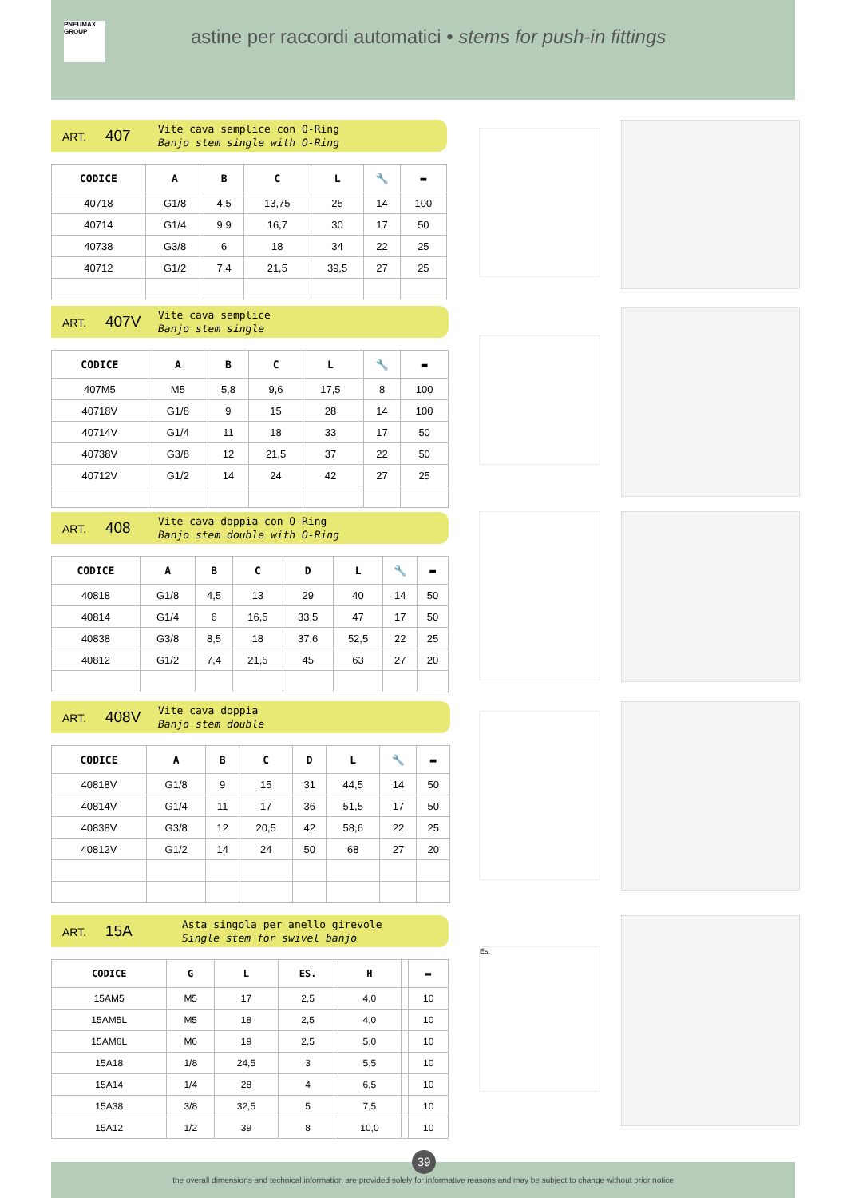PNEUMAX GROUP
astine per raccordi automatici • stems for push-in fittings
ART. 407
Vite cava semplice con O-Ring
Banjo stem single with O-Ring
| CODICE | A | B | C | L | 🔧 | ▬ |
| --- | --- | --- | --- | --- | --- | --- |
| 40718 | G1/8 | 4,5 | 13,75 | 25 | 14 | 100 |
| 40714 | G1/4 | 9,9 | 16,7 | 30 | 17 | 50 |
| 40738 | G3/8 | 6 | 18 | 34 | 22 | 25 |
| 40712 | G1/2 | 7,4 | 21,5 | 39,5 | 27 | 25 |
ART. 407V
Vite cava semplice
Banjo stem single
| CODICE | A | B | C | L | | 🔧 | ▬ |
| --- | --- | --- | --- | --- | --- | --- | --- |
| 407M5 | M5 | 5,8 | 9,6 | 17,5 | | 8 | 100 |
| 40718V | G1/8 | 9 | 15 | 28 | | 14 | 100 |
| 40714V | G1/4 | 11 | 18 | 33 | | 17 | 50 |
| 40738V | G3/8 | 12 | 21,5 | 37 | | 22 | 50 |
| 40712V | G1/2 | 14 | 24 | 42 | | 27 | 25 |
ART. 408
Vite cava doppia con O-Ring
Banjo stem double with O-Ring
| CODICE | A | B | C | D | L | 🔧 | ▬ |
| --- | --- | --- | --- | --- | --- | --- | --- |
| 40818 | G1/8 | 4,5 | 13 | 29 | 40 | 14 | 50 |
| 40814 | G1/4 | 6 | 16,5 | 33,5 | 47 | 17 | 50 |
| 40838 | G3/8 | 8,5 | 18 | 37,6 | 52,5 | 22 | 25 |
| 40812 | G1/2 | 7,4 | 21,5 | 45 | 63 | 27 | 20 |
ART. 408V
Vite cava doppia
Banjo stem double
| CODICE | A | B | C | D | L | 🔧 | ▬ |
| --- | --- | --- | --- | --- | --- | --- | --- |
| 40818V | G1/8 | 9 | 15 | 31 | 44,5 | 14 | 50 |
| 40814V | G1/4 | 11 | 17 | 36 | 51,5 | 17 | 50 |
| 40838V | G3/8 | 12 | 20,5 | 42 | 58,6 | 22 | 25 |
| 40812V | G1/2 | 14 | 24 | 50 | 68 | 27 | 20 |
ART. 15A
Asta singola per anello girevole
Single stem for swivel banjo
| CODICE | G | L | ES. | H | | ▬ |
| --- | --- | --- | --- | --- | --- | --- |
| 15AM5 | M5 | 17 | 2,5 | 4,0 | | 10 |
| 15AM5L | M5 | 18 | 2,5 | 4,0 | | 10 |
| 15AM6L | M6 | 19 | 2,5 | 5,0 | | 10 |
| 15A18 | 1/8 | 24,5 | 3 | 5,5 | | 10 |
| 15A14 | 1/4 | 28 | 4 | 6,5 | | 10 |
| 15A38 | 3/8 | 32,5 | 5 | 7,5 | | 10 |
| 15A12 | 1/2 | 39 | 8 | 10,0 | | 10 |
Es.
the overall dimensions and technical information are provided solely for informative reasons and may be subject to change without prior notice
39